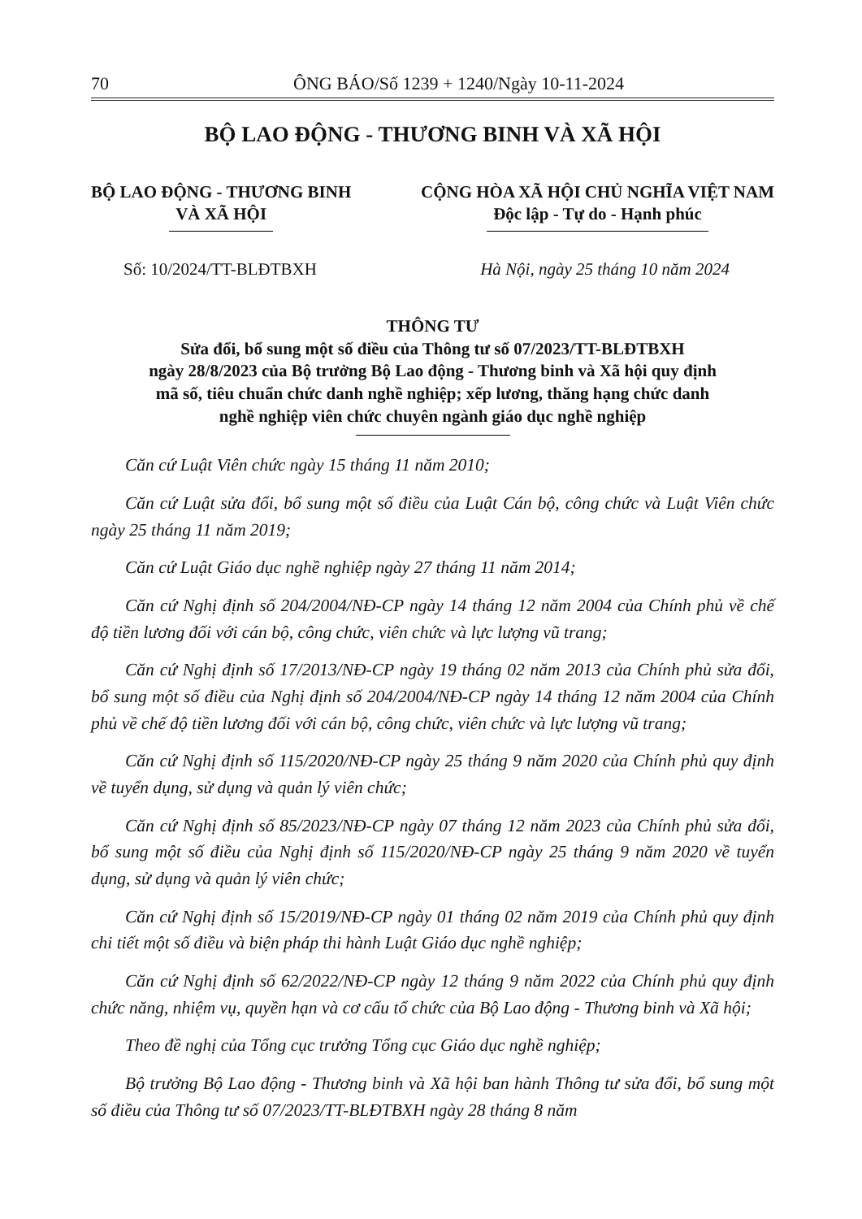70 ÔNG BÁO/Số 1239 + 1240/Ngày 10-11-2024
BỘ LAO ĐỘNG - THƯƠNG BINH VÀ XÃ HỘI
BỘ LAO ĐỘNG - THƯƠNG BINH
VÀ XÃ HỘI
CỘNG HÒA XÃ HỘI CHỦ NGHĨA VIỆT NAM
Độc lập - Tự do - Hạnh phúc
Số: 10/2024/TT-BLĐTBXH Hà Nội, ngày 25 tháng 10 năm 2024
THÔNG TƯ
Sửa đổi, bổ sung một số điều của Thông tư số 07/2023/TT-BLĐTBXH
ngày 28/8/2023 của Bộ trưởng Bộ Lao động - Thương binh và Xã hội quy định
mã số, tiêu chuẩn chức danh nghề nghiệp; xếp lương, thăng hạng chức danh
nghề nghiệp viên chức chuyên ngành giáo dục nghề nghiệp
Căn cứ Luật Viên chức ngày 15 tháng 11 năm 2010;
Căn cứ Luật sửa đổi, bổ sung một số điều của Luật Cán bộ, công chức và Luật Viên chức ngày 25 tháng 11 năm 2019;
Căn cứ Luật Giáo dục nghề nghiệp ngày 27 tháng 11 năm 2014;
Căn cứ Nghị định số 204/2004/NĐ-CP ngày 14 tháng 12 năm 2004 của Chính phủ về chế độ tiền lương đối với cán bộ, công chức, viên chức và lực lượng vũ trang;
Căn cứ Nghị định số 17/2013/NĐ-CP ngày 19 tháng 02 năm 2013 của Chính phủ sửa đổi, bổ sung một số điều của Nghị định số 204/2004/NĐ-CP ngày 14 tháng 12 năm 2004 của Chính phủ về chế độ tiền lương đối với cán bộ, công chức, viên chức và lực lượng vũ trang;
Căn cứ Nghị định số 115/2020/NĐ-CP ngày 25 tháng 9 năm 2020 của Chính phủ quy định về tuyển dụng, sử dụng và quản lý viên chức;
Căn cứ Nghị định số 85/2023/NĐ-CP ngày 07 tháng 12 năm 2023 của Chính phủ sửa đổi, bổ sung một số điều của Nghị định số 115/2020/NĐ-CP ngày 25 tháng 9 năm 2020 về tuyển dụng, sử dụng và quản lý viên chức;
Căn cứ Nghị định số 15/2019/NĐ-CP ngày 01 tháng 02 năm 2019 của Chính phủ quy định chi tiết một số điều và biện pháp thi hành Luật Giáo dục nghề nghiệp;
Căn cứ Nghị định số 62/2022/NĐ-CP ngày 12 tháng 9 năm 2022 của Chính phủ quy định chức năng, nhiệm vụ, quyền hạn và cơ cấu tổ chức của Bộ Lao động - Thương binh và Xã hội;
Theo đề nghị của Tổng cục trưởng Tổng cục Giáo dục nghề nghiệp;
Bộ trưởng Bộ Lao động - Thương binh và Xã hội ban hành Thông tư sửa đổi, bổ sung một số điều của Thông tư số 07/2023/TT-BLĐTBXH ngày 28 tháng 8 năm